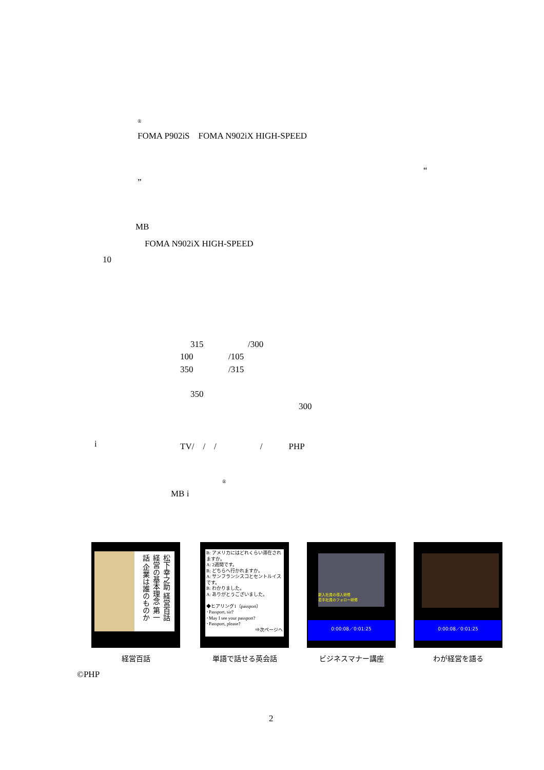®
FOMA P902iS　FOMA N902iX HIGH-SPEED
“
”
MB
FOMA N902iX HIGH-SPEED
10
315 /300
100 /105
350 /315
350
300
i TV/　/　/　　　　　/　　　PHP
®
MB i
松下幸之助 経営百話 経営の基本理念 第一話 企業は誰のものか
B: アメリカにはどれくらい滞在されますか。
A: 2週間です。
B: どちらへ行かれますか。
A: サンフランシスコとセントルイスです。
B: わかりました。
A: ありがとうございました。
◆ヒアリング1〔passport〕
･Passport, sir?
･May I see your passport?
･Passport, please?
⇒次ページへ
新入社員の導入研修
若手社員のフォロー研修
0:00:08／0:01:25
0:00:08／0:01:25
経営百話 単語で話せる英会話 ビジネスマナー講座 わが経営を語る
©PHP
2